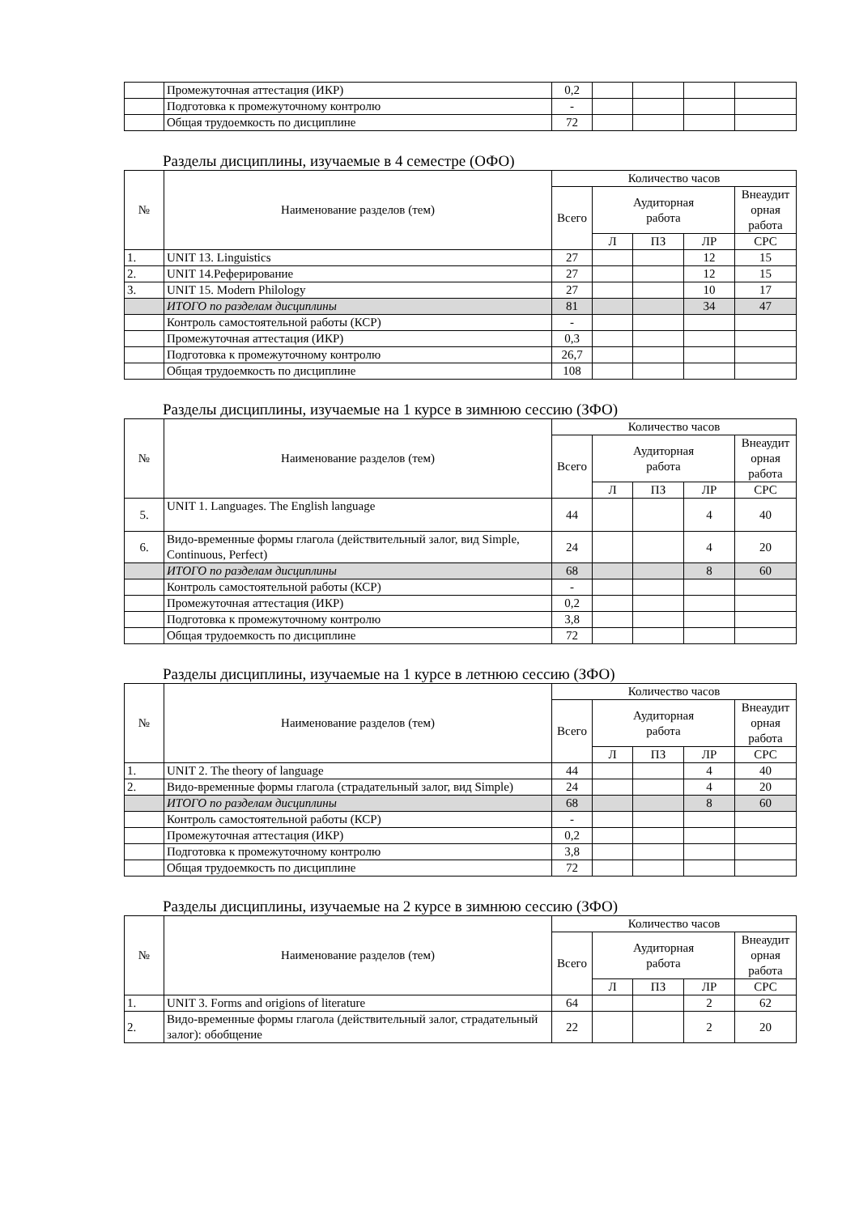| | Промежуточная аттестация (ИКР) | 0,2 | | | | |
| | Подготовка к промежуточному контролю | - | | | | |
| | Общая трудоемкость по дисциплине | 72 | | | | |
Разделы дисциплины, изучаемые в 4 семестре (ОФО)
| № | Наименование разделов (тем) | Количество часов | | | | |
| --- | --- | --- | --- | --- | --- | --- |
| | | Всего | Аудиторная работа | | | Внеаудит орная работа |
| | | | Л | ПЗ | ЛР | СРС |
| 1. | UNIT 13. Linguistics | 27 | | | 12 | 15 |
| 2. | UNIT 14.Реферирование | 27 | | | 12 | 15 |
| 3. | UNIT 15. Modern Philology | 27 | | | 10 | 17 |
| | ИТОГО по разделам дисциплины | 81 | | | 34 | 47 |
| | Контроль самостоятельной работы (КСР) | - | | | | |
| | Промежуточная аттестация (ИКР) | 0,3 | | | | |
| | Подготовка к промежуточному контролю | 26,7 | | | | |
| | Общая трудоемкость по дисциплине | 108 | | | | |
Разделы дисциплины, изучаемые на 1 курсе в зимнюю сессию (ЗФО)
| № | Наименование разделов (тем) | Количество часов | | | | |
| --- | --- | --- | --- | --- | --- | --- |
| | | Всего | Аудиторная работа | | | Внеаудит орная работа |
| | | | Л | ПЗ | ЛР | СРС |
| 5. | UNIT 1. Languages. The English language | 44 | | | 4 | 40 |
| 6. | Видо-временные формы глагола (действительный залог, вид Simple, Continuous, Perfect) | 24 | | | 4 | 20 |
| | ИТОГО по разделам дисциплины | 68 | | | 8 | 60 |
| | Контроль самостоятельной работы (КСР) | - | | | | |
| | Промежуточная аттестация (ИКР) | 0,2 | | | | |
| | Подготовка к промежуточному контролю | 3,8 | | | | |
| | Общая трудоемкость по дисциплине | 72 | | | | |
Разделы дисциплины, изучаемые на 1 курсе в летнюю сессию (ЗФО)
| № | Наименование разделов (тем) | Количество часов | | | | |
| --- | --- | --- | --- | --- | --- | --- |
| | | Всего | Аудиторная работа | | | Внеаудит орная работа |
| | | | Л | ПЗ | ЛР | СРС |
| 1. | UNIT 2. The theory of language | 44 | | | 4 | 40 |
| 2. | Видо-временные формы глагола (страдательный залог, вид Simple) | 24 | | | 4 | 20 |
| | ИТОГО по разделам дисциплины | 68 | | | 8 | 60 |
| | Контроль самостоятельной работы (КСР) | - | | | | |
| | Промежуточная аттестация (ИКР) | 0,2 | | | | |
| | Подготовка к промежуточному контролю | 3,8 | | | | |
| | Общая трудоемкость по дисциплине | 72 | | | | |
Разделы дисциплины, изучаемые на 2 курсе в зимнюю сессию (ЗФО)
| № | Наименование разделов (тем) | Количество часов | | | | |
| --- | --- | --- | --- | --- | --- | --- |
| | | Всего | Аудиторная работа | | | Внеаудит орная работа |
| | | | Л | ПЗ | ЛР | СРС |
| 1. | UNIT 3. Forms and origions of literature | 64 | | | 2 | 62 |
| 2. | Видо-временные формы глагола (действительный залог, страдательный залог): обобщение | 22 | | | 2 | 20 |